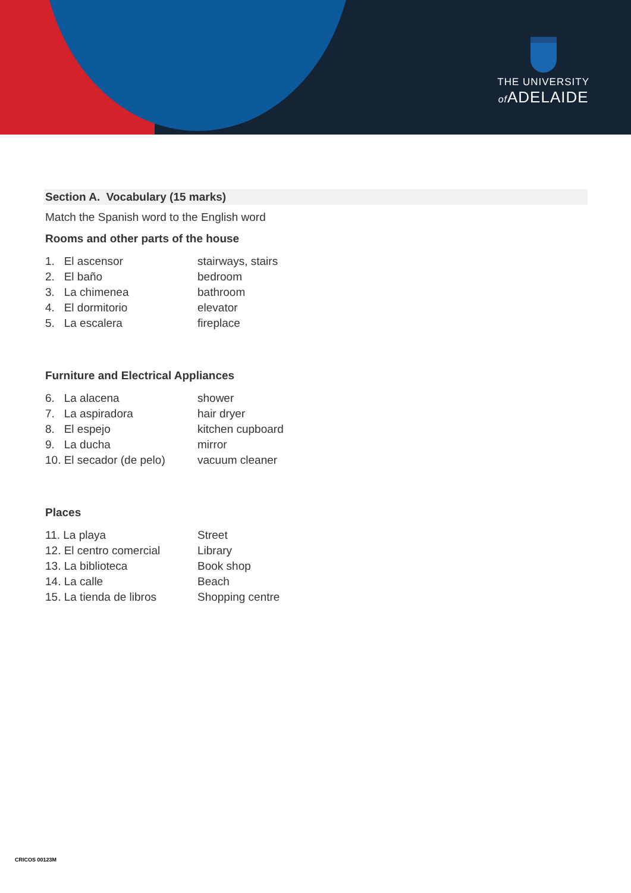THE UNIVERSITY
of ADELAIDE
Section A. Vocabulary (15 marks)
Match the Spanish word to the English word
Rooms and other parts of the house
1. El ascensor stairways, stairs
2. El baño bedroom
3. La chimenea bathroom
4. El dormitorio elevator
5. La escalera fireplace
Furniture and Electrical Appliances
6. La alacena shower
7. La aspiradora hair dryer
8. El espejo kitchen cupboard
9. La ducha mirror
10. El secador (de pelo) vacuum cleaner
Places
11. La playa Street
12. El centro comercial Library
13. La biblioteca Book shop
14. La calle Beach
15. La tienda de libros Shopping centre
CRICOS 00123M